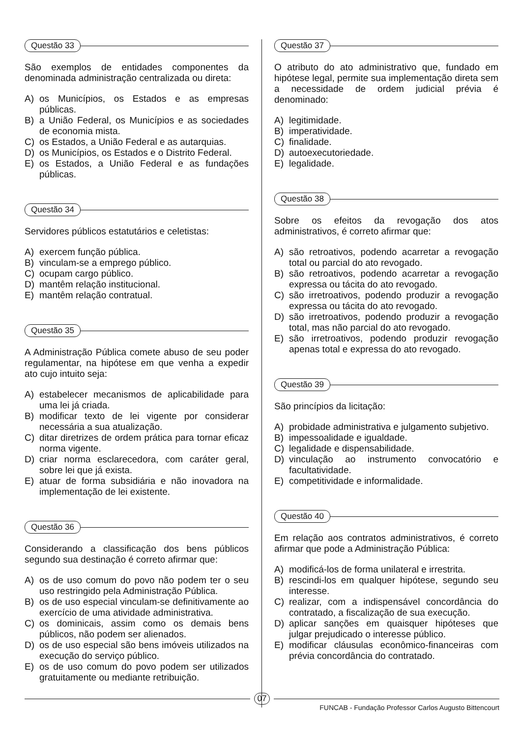Questão 33
São exemplos de entidades componentes da denominada administração centralizada ou direta:
A) os Municípios, os Estados e as empresas públicas.
B) a União Federal, os Municípios e as sociedades de economia mista.
C) os Estados, a União Federal e as autarquias.
D) os Municípios, os Estados e o Distrito Federal.
E) os Estados, a União Federal e as fundações públicas.
Questão 34
Servidores públicos estatutários e celetistas:
A) exercem função pública.
B) vinculam-se a emprego público.
C) ocupam cargo público.
D) mantêm relação institucional.
E) mantêm relação contratual.
Questão 35
A Administração Pública comete abuso de seu poder regulamentar, na hipótese em que venha a expedir ato cujo intuito seja:
A) estabelecer mecanismos de aplicabilidade para uma lei já criada.
B) modificar texto de lei vigente por considerar necessária a sua atualização.
C) ditar diretrizes de ordem prática para tornar eficaz norma vigente.
D) criar norma esclarecedora, com caráter geral, sobre lei que já exista.
E) atuar de forma subsidiária e não inovadora na implementação de lei existente.
Questão 36
Considerando a classificação dos bens públicos segundo sua destinação é correto afirmar que:
A) os de uso comum do povo não podem ter o seu uso restringido pela Administração Pública.
B) os de uso especial vinculam-se definitivamente ao exercício de uma atividade administrativa.
C) os dominicais, assim como os demais bens públicos, não podem ser alienados.
D) os de uso especial são bens imóveis utilizados na execução do serviço público.
E) os de uso comum do povo podem ser utilizados gratuitamente ou mediante retribuição.
Questão 37
O atributo do ato administrativo que, fundado em hipótese legal, permite sua implementação direta sem a necessidade de ordem judicial prévia é denominado:
A) legitimidade.
B) imperatividade.
C) finalidade.
D) autoexecutoriedade.
E) legalidade.
Questão 38
Sobre os efeitos da revogação dos atos administrativos, é correto afirmar que:
A) são retroativos, podendo acarretar a revogação total ou parcial do ato revogado.
B) são retroativos, podendo acarretar a revogação expressa ou tácita do ato revogado.
C) são irretroativos, podendo produzir a revogação expressa ou tácita do ato revogado.
D) são irretroativos, podendo produzir a revogação total, mas não parcial do ato revogado.
E) são irretroativos, podendo produzir revogação apenas total e expressa do ato revogado.
Questão 39
São princípios da licitação:
A) probidade administrativa e julgamento subjetivo.
B) impessoalidade e igualdade.
C) legalidade e dispensabilidade.
D) vinculação ao instrumento convocatório e facultatividade.
E) competitividade e informalidade.
Questão 40
Em relação aos contratos administrativos, é correto afirmar que pode a Administração Pública:
A) modificá-los de forma unilateral e irrestrita.
B) rescindi-los em qualquer hipótese, segundo seu interesse.
C) realizar, com a indispensável concordância do contratado, a fiscalização de sua execução.
D) aplicar sanções em quaisquer hipóteses que julgar prejudicado o interesse público.
E) modificar cláusulas econômico-financeiras com prévia concordância do contratado.
07
FUNCAB - Fundação Professor Carlos Augusto Bittencourt